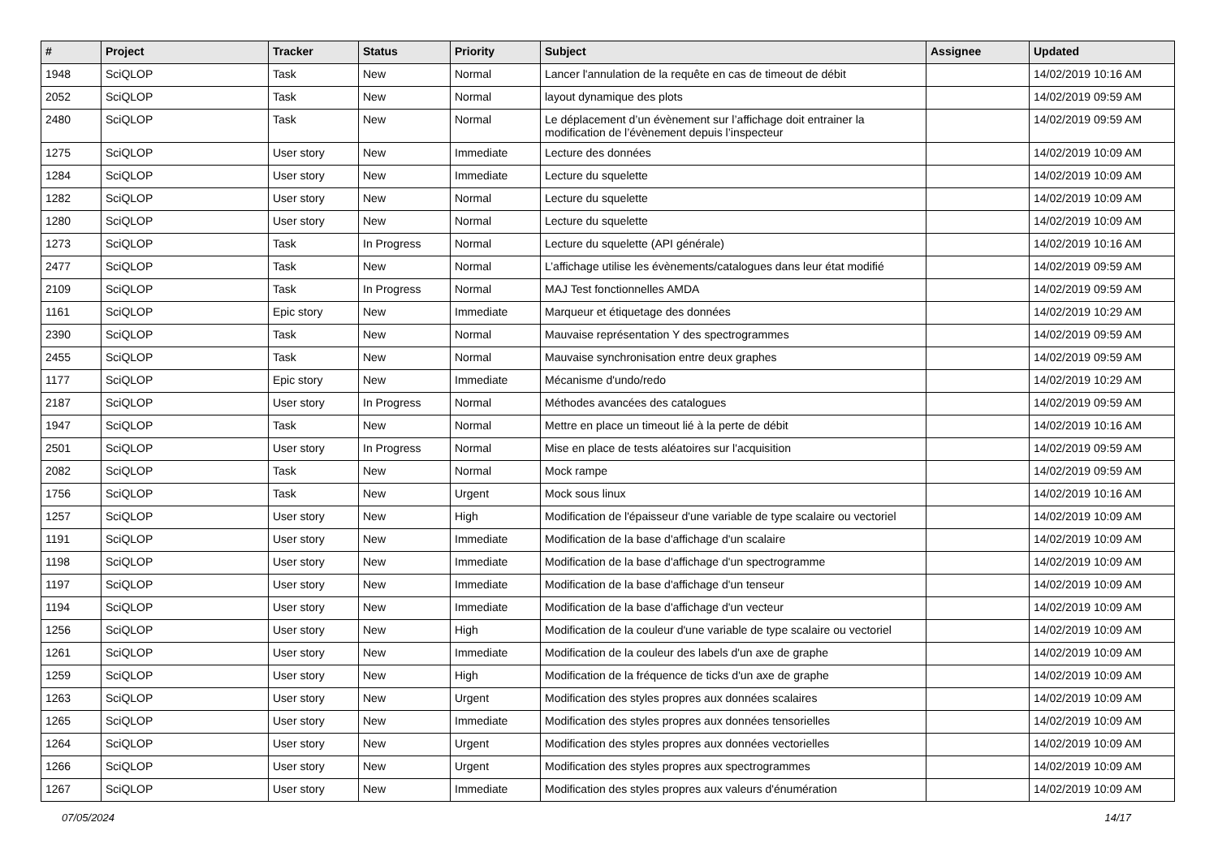| # | Project | Tracker | Status | Priority | Subject | Assignee | Updated |
| --- | --- | --- | --- | --- | --- | --- | --- |
| 1948 | SciQLOP | Task | New | Normal | Lancer l'annulation de la requête en cas de timeout de débit | | 14/02/2019 10:16 AM |
| 2052 | SciQLOP | Task | New | Normal | layout dynamique des plots | | 14/02/2019 09:59 AM |
| 2480 | SciQLOP | Task | New | Normal | Le déplacement d’un évènement sur l’affichage doit entrainer la modification de l’évènement depuis l’inspecteur | | 14/02/2019 09:59 AM |
| 1275 | SciQLOP | User story | New | Immediate | Lecture des données | | 14/02/2019 10:09 AM |
| 1284 | SciQLOP | User story | New | Immediate | Lecture du squelette | | 14/02/2019 10:09 AM |
| 1282 | SciQLOP | User story | New | Normal | Lecture du squelette | | 14/02/2019 10:09 AM |
| 1280 | SciQLOP | User story | New | Normal | Lecture du squelette | | 14/02/2019 10:09 AM |
| 1273 | SciQLOP | Task | In Progress | Normal | Lecture du squelette (API générale) | | 14/02/2019 10:16 AM |
| 2477 | SciQLOP | Task | New | Normal | L’affichage utilise les évènements/catalogues dans leur état modifié | | 14/02/2019 09:59 AM |
| 2109 | SciQLOP | Task | In Progress | Normal | MAJ Test fonctionnelles AMDA | | 14/02/2019 09:59 AM |
| 1161 | SciQLOP | Epic story | New | Immediate | Marqueur et étiquetage des données | | 14/02/2019 10:29 AM |
| 2390 | SciQLOP | Task | New | Normal | Mauvaise représentation Y des spectrogrammes | | 14/02/2019 09:59 AM |
| 2455 | SciQLOP | Task | New | Normal | Mauvaise synchronisation entre deux graphes | | 14/02/2019 09:59 AM |
| 1177 | SciQLOP | Epic story | New | Immediate | Mécanisme d'undo/redo | | 14/02/2019 10:29 AM |
| 2187 | SciQLOP | User story | In Progress | Normal | Méthodes avancées des catalogues | | 14/02/2019 09:59 AM |
| 1947 | SciQLOP | Task | New | Normal | Mettre en place un timeout lié à la perte de débit | | 14/02/2019 10:16 AM |
| 2501 | SciQLOP | User story | In Progress | Normal | Mise en place de tests aléatoires sur l'acquisition | | 14/02/2019 09:59 AM |
| 2082 | SciQLOP | Task | New | Normal | Mock rampe | | 14/02/2019 09:59 AM |
| 1756 | SciQLOP | Task | New | Urgent | Mock sous linux | | 14/02/2019 10:16 AM |
| 1257 | SciQLOP | User story | New | High | Modification de l'épaisseur d'une variable de type scalaire ou vectoriel | | 14/02/2019 10:09 AM |
| 1191 | SciQLOP | User story | New | Immediate | Modification de la base d'affichage d'un scalaire | | 14/02/2019 10:09 AM |
| 1198 | SciQLOP | User story | New | Immediate | Modification de la base d'affichage d'un spectrogramme | | 14/02/2019 10:09 AM |
| 1197 | SciQLOP | User story | New | Immediate | Modification de la base d'affichage d'un tenseur | | 14/02/2019 10:09 AM |
| 1194 | SciQLOP | User story | New | Immediate | Modification de la base d'affichage d'un vecteur | | 14/02/2019 10:09 AM |
| 1256 | SciQLOP | User story | New | High | Modification de la couleur d'une variable de type scalaire ou vectoriel | | 14/02/2019 10:09 AM |
| 1261 | SciQLOP | User story | New | Immediate | Modification de la couleur des labels d'un axe de graphe | | 14/02/2019 10:09 AM |
| 1259 | SciQLOP | User story | New | High | Modification de la fréquence de ticks d'un axe de graphe | | 14/02/2019 10:09 AM |
| 1263 | SciQLOP | User story | New | Urgent | Modification des styles propres aux données scalaires | | 14/02/2019 10:09 AM |
| 1265 | SciQLOP | User story | New | Immediate | Modification des styles propres aux données tensorielles | | 14/02/2019 10:09 AM |
| 1264 | SciQLOP | User story | New | Urgent | Modification des styles propres aux données vectorielles | | 14/02/2019 10:09 AM |
| 1266 | SciQLOP | User story | New | Urgent | Modification des styles propres aux spectrogrammes | | 14/02/2019 10:09 AM |
| 1267 | SciQLOP | User story | New | Immediate | Modification des styles propres aux valeurs d'énumération | | 14/02/2019 10:09 AM |
07/05/2024 14/17